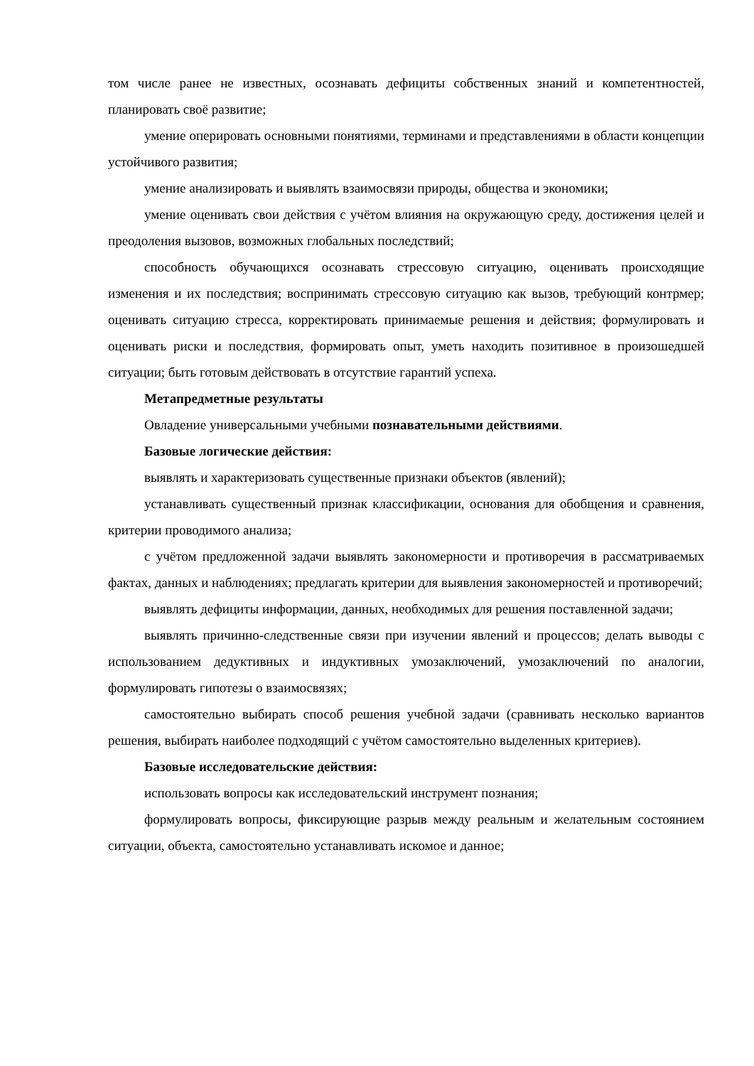том числе ранее не известных, осознавать дефициты собственных знаний и компетентностей, планировать своё развитие;
умение оперировать основными понятиями, терминами и представлениями в области концепции устойчивого развития;
умение анализировать и выявлять взаимосвязи природы, общества и экономики;
умение оценивать свои действия с учётом влияния на окружающую среду, достижения целей и преодоления вызовов, возможных глобальных последствий;
способность обучающихся осознавать стрессовую ситуацию, оценивать происходящие изменения и их последствия; воспринимать стрессовую ситуацию как вызов, требующий контрмер; оценивать ситуацию стресса, корректировать принимаемые решения и действия; формулировать и оценивать риски и последствия, формировать опыт, уметь находить позитивное в произошедшей ситуации; быть готовым действовать в отсутствие гарантий успеха.
Метапредметные результаты
Овладение универсальными учебными познавательными действиями.
Базовые логические действия:
выявлять и характеризовать существенные признаки объектов (явлений);
устанавливать существенный признак классификации, основания для обобщения и сравнения, критерии проводимого анализа;
с учётом предложенной задачи выявлять закономерности и противоречия в рассматриваемых фактах, данных и наблюдениях; предлагать критерии для выявления закономерностей и противоречий;
выявлять дефициты информации, данных, необходимых для решения поставленной задачи;
выявлять причинно-следственные связи при изучении явлений и процессов; делать выводы с использованием дедуктивных и индуктивных умозаключений, умозаключений по аналогии, формулировать гипотезы о взаимосвязях;
самостоятельно выбирать способ решения учебной задачи (сравнивать несколько вариантов решения, выбирать наиболее подходящий с учётом самостоятельно выделенных критериев).
Базовые исследовательские действия:
использовать вопросы как исследовательский инструмент познания;
формулировать вопросы, фиксирующие разрыв между реальным и желательным состоянием ситуации, объекта, самостоятельно устанавливать искомое и данное;